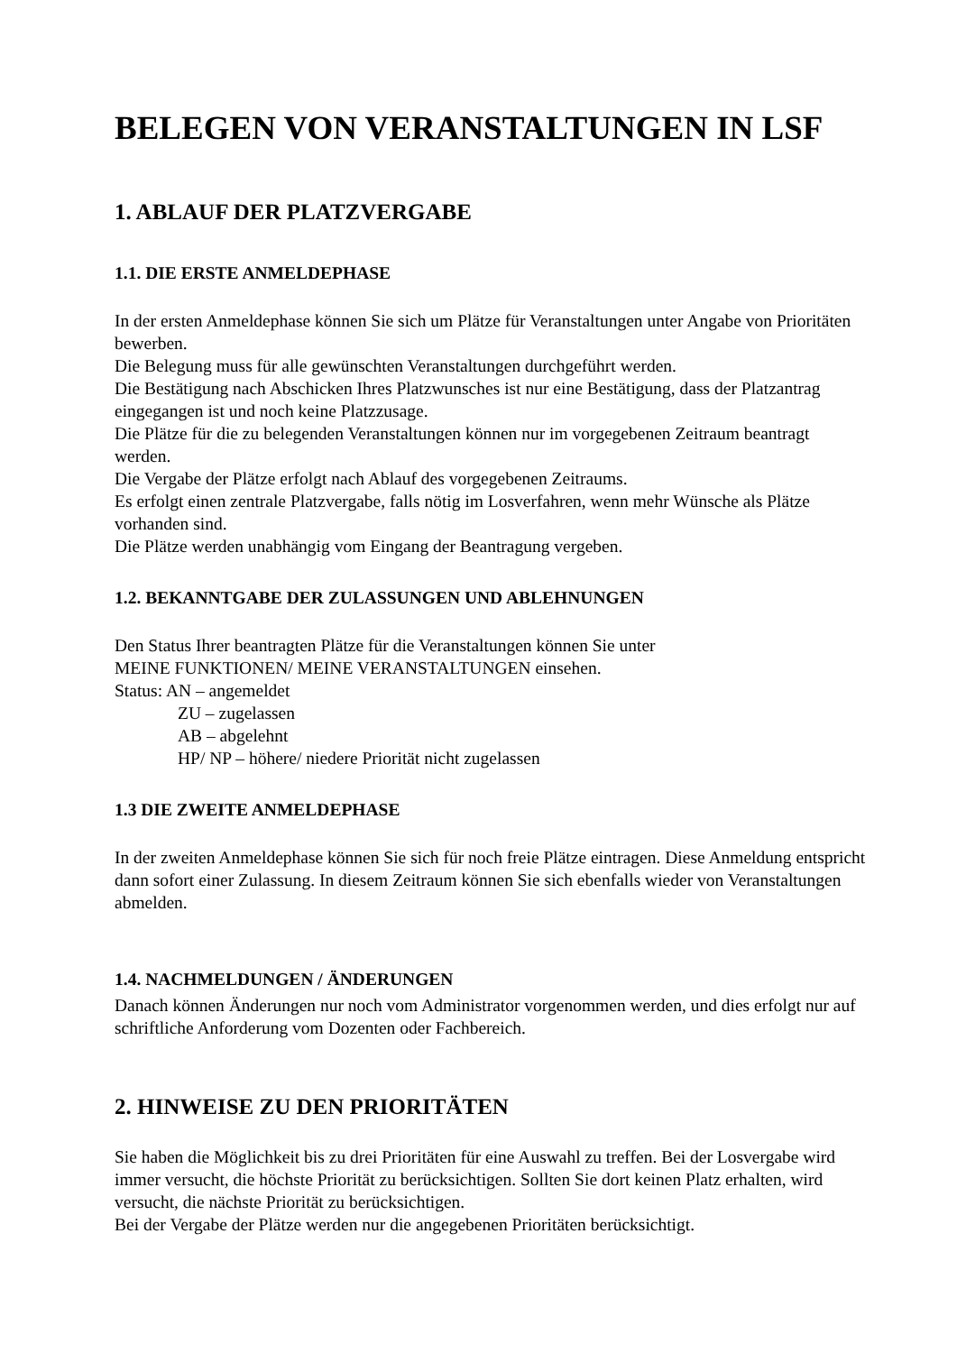BELEGEN VON VERANSTALTUNGEN IN LSF
1. ABLAUF DER PLATZVERGABE
1.1. DIE ERSTE ANMELDEPHASE
In der ersten Anmeldephase können Sie sich um Plätze für Veranstaltungen unter Angabe von Prioritäten bewerben.
Die Belegung muss für alle gewünschten Veranstaltungen durchgeführt werden.
Die Bestätigung nach Abschicken Ihres Platzwunsches ist nur eine Bestätigung, dass der Platzantrag eingegangen ist und noch keine Platzzusage.
Die Plätze für die zu belegenden Veranstaltungen können nur im vorgegebenen Zeitraum beantragt werden.
Die Vergabe der Plätze erfolgt nach Ablauf des vorgegebenen Zeitraums.
Es erfolgt einen zentrale Platzvergabe, falls nötig im Losverfahren, wenn mehr Wünsche als Plätze vorhanden sind.
Die Plätze werden unabhängig vom Eingang der Beantragung vergeben.
1.2. BEKANNTGABE DER ZULASSUNGEN UND ABLEHNUNGEN
Den Status Ihrer beantragten Plätze für die Veranstaltungen können Sie unter
MEINE FUNKTIONEN/ MEINE VERANSTALTUNGEN einsehen.
Status: AN – angemeldet
ZU – zugelassen
AB – abgelehnt
HP/ NP – höhere/ niedere Priorität nicht zugelassen
1.3 DIE ZWEITE ANMELDEPHASE
In der zweiten Anmeldephase können Sie sich für noch freie Plätze eintragen. Diese Anmeldung entspricht dann sofort einer Zulassung. In diesem Zeitraum können Sie sich ebenfalls wieder von Veranstaltungen abmelden.
1.4. NACHMELDUNGEN / ÄNDERUNGEN
Danach können Änderungen nur noch vom Administrator vorgenommen werden, und dies erfolgt nur auf schriftliche Anforderung vom Dozenten oder Fachbereich.
2. HINWEISE ZU DEN PRIORITÄTEN
Sie haben die Möglichkeit bis zu drei Prioritäten für eine Auswahl zu treffen. Bei der Losvergabe wird immer versucht, die höchste Priorität zu berücksichtigen. Sollten Sie dort keinen Platz erhalten, wird versucht, die nächste Priorität zu berücksichtigen.
Bei der Vergabe der Plätze werden nur die angegebenen Prioritäten berücksichtigt.